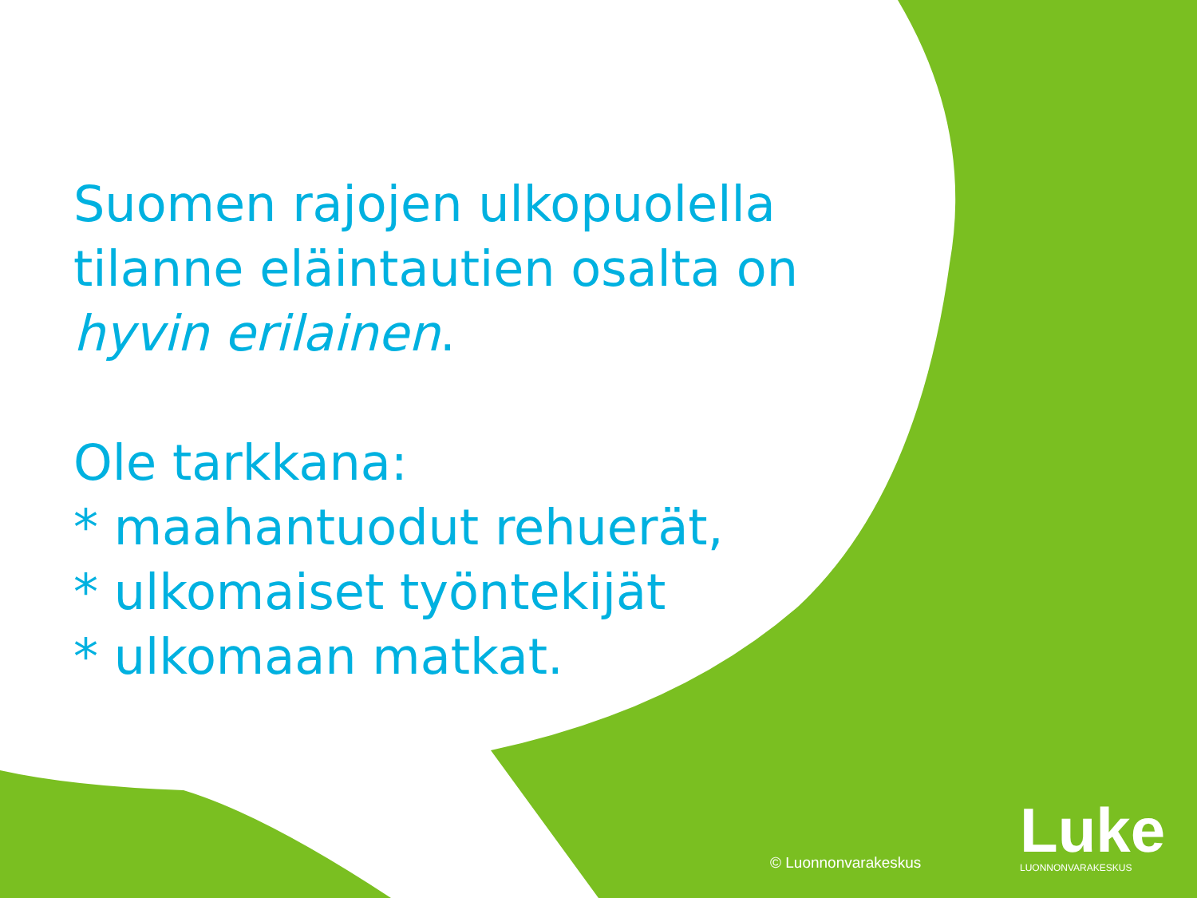Suomen rajojen ulkopuolella
tilanne eläintautien osalta on
hyvin erilainen.
Ole tarkkana:
* maahantuodut rehuerät,
* ulkomaiset työntekijät
* ulkomaan matkat.
© Luonnonvarakeskus
Luke
LUONNONVARAKESKUS